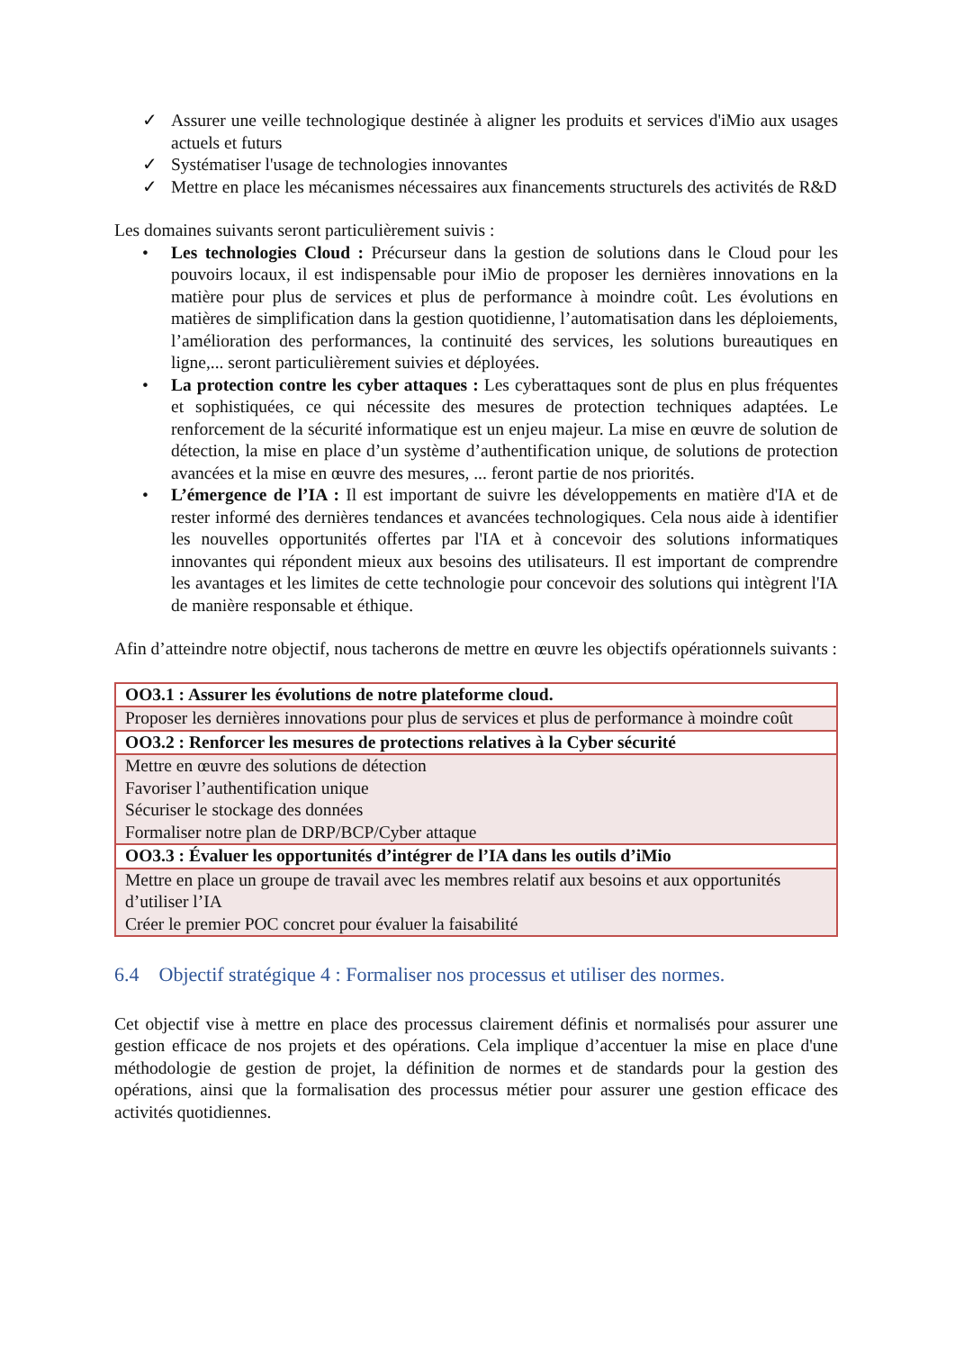✓ Assurer une veille technologique destinée à aligner les produits et services d'iMio aux usages actuels et futurs
✓ Systématiser l'usage de technologies innovantes
✓ Mettre en place les mécanismes nécessaires aux financements structurels des activités de R&D
Les domaines suivants seront particulièrement suivis :
• Les technologies Cloud : Précurseur dans la gestion de solutions dans le Cloud pour les pouvoirs locaux, il est indispensable pour iMio de proposer les dernières innovations en la matière pour plus de services et plus de performance à moindre coût. Les évolutions en matières de simplification dans la gestion quotidienne, l’automatisation dans les déploiements, l’amélioration des performances, la continuité des services, les solutions bureautiques en ligne,... seront particulièrement suivies et déployées.
• La protection contre les cyber attaques : Les cyberattaques sont de plus en plus fréquentes et sophistiquées, ce qui nécessite des mesures de protection techniques adaptées. Le renforcement de la sécurité informatique est un enjeu majeur. La mise en œuvre de solution de détection, la mise en place d’un système d’authentification unique, de solutions de protection avancées et la mise en œuvre des mesures, ... feront partie de nos priorités.
• L’émergence de l’IA : Il est important de suivre les développements en matière d'IA et de rester informé des dernières tendances et avancées technologiques. Cela nous aide à identifier les nouvelles opportunités offertes par l'IA et à concevoir des solutions informatiques innovantes qui répondent mieux aux besoins des utilisateurs. Il est important de comprendre les avantages et les limites de cette technologie pour concevoir des solutions qui intègrent l'IA de manière responsable et éthique.
Afin d’atteindre notre objectif, nous tacherons de mettre en œuvre les objectifs opérationnels suivants :
| OO3.1 : Assurer les évolutions de notre plateforme cloud. |
| Proposer les dernières innovations pour plus de services et plus de performance à moindre coût |
| OO3.2 : Renforcer les mesures de protections relatives à la Cyber sécurité |
| Mettre en œuvre des solutions de détection Favoriser l’authentification unique Sécuriser le stockage des données Formaliser notre plan de DRP/BCP/Cyber attaque |
| OO3.3 : Évaluer les opportunités d’intégrer de l’IA dans les outils d’iMio |
| Mettre en place un groupe de travail avec les membres relatif aux besoins et aux opportunités d’utiliser l’IA Créer le premier POC concret pour évaluer la faisabilité |
6.4 Objectif stratégique 4 : Formaliser nos processus et utiliser des normes.
Cet objectif vise à mettre en place des processus clairement définis et normalisés pour assurer une gestion efficace de nos projets et des opérations. Cela implique d’accentuer la mise en place d'une méthodologie de gestion de projet, la définition de normes et de standards pour la gestion des opérations, ainsi que la formalisation des processus métier pour assurer une gestion efficace des activités quotidiennes.